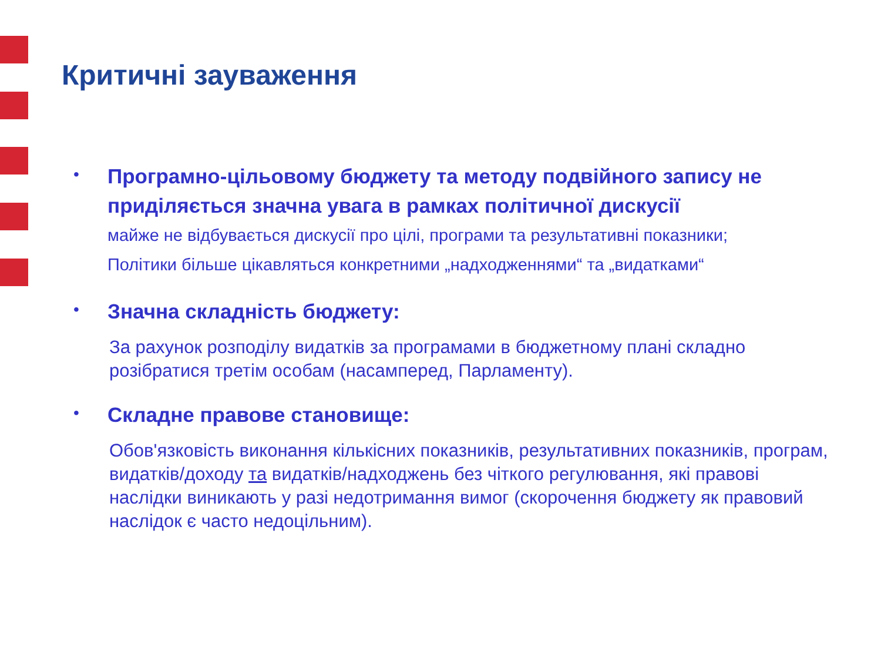Критичні зауваження
•
Програмно-цільовому бюджету та методу подвійного запису не приділяється значна увага в рамках політичної дискусії
майже не відбувається дискусії про цілі, програми та результативні показники;
Політики більше цікавляться конкретними „надходженнями“ та „видатками“
•
Значна складність бюджету:
За рахунок розподілу видатків за програмами в бюджетному плані складно розібратися третім особам (насамперед, Парламенту).
•
Складне правове становище:
Обов'язковість виконання кількісних показників, результативних показників, програм, видатків/доходу та видатків/надходжень без чіткого регулювання, які правові наслідки виникають у разі недотримання вимог (скорочення бюджету як правовий наслідок є часто недоцільним).